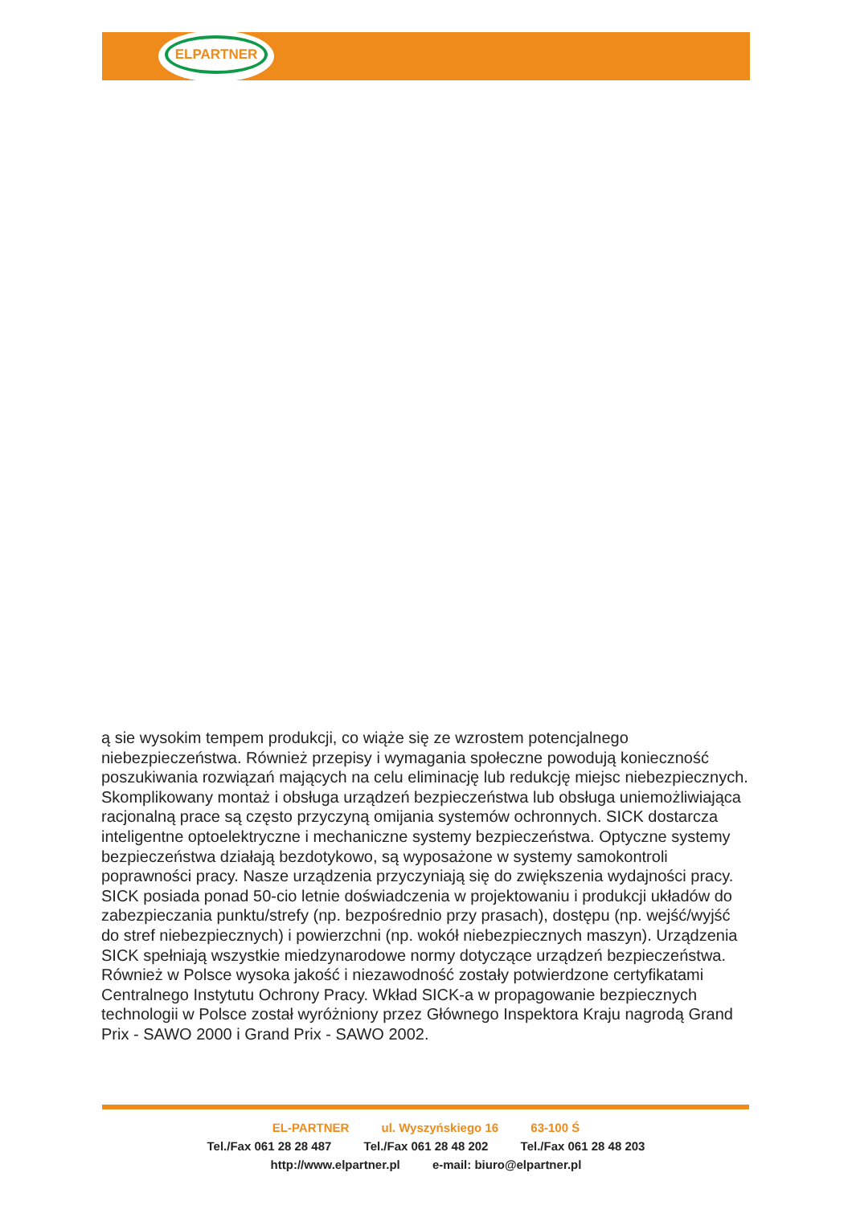ELPARTNER
ą sie wysokim tempem produkcji, co wiąże się ze wzrostem potencjalnego niebezpieczeństwa. Również przepisy i wymagania społeczne powodują konieczność poszukiwania rozwiązań mających na celu eliminację lub redukcję miejsc niebezpiecznych. Skomplikowany montaż i obsługa urządzeń bezpieczeństwa lub obsługa uniemożliwiająca racjonalną prace są często przyczyną omijania systemów ochronnych. SICK dostarcza inteligentne optoelektryczne i mechaniczne systemy bezpieczeństwa. Optyczne systemy bezpieczeństwa działają bezdotykowo, są wyposażone w systemy samokontroli poprawności pracy. Nasze urządzenia przyczyniają się do zwiększenia wydajności pracy. SICK posiada ponad 50-cio letnie doświadczenia w projektowaniu i produkcji układów do zabezpieczania punktu/strefy (np. bezpośrednio przy prasach), dostępu (np. wejść/wyjść do stref niebezpiecznych) i powierzchni (np. wokół niebezpiecznych maszyn). Urządzenia SICK spełniają wszystkie miedzynarodowe normy dotyczące urządzeń bezpieczeństwa. Również w Polsce wysoka jakość i niezawodność zostały potwierdzone certyfikatami Centralnego Instytutu Ochrony Pracy. Wkład SICK-a w propagowanie bezpiecznych technologii w Polsce został wyróżniony przez Głównego Inspektora Kraju nagrodą Grand Prix - SAWO 2000 i Grand Prix - SAWO 2002.
EL-PARTNER ul. Wyszyńskiego 16 63-100 Ś
Tel./Fax 061 28 28 487 Tel./Fax 061 28 48 202 Tel./Fax 061 28 48 203
http://www.elpartner.pl e-mail: biuro@elpartner.pl